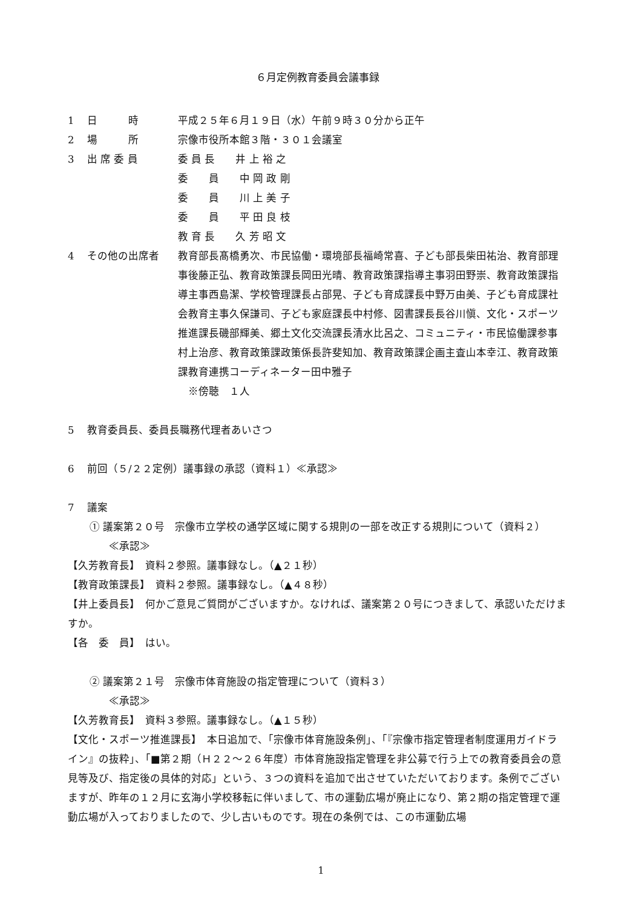６月定例教育委員会議事録
1 日　　　時 平成２５年６月１９日（水）午前９時３０分から正午
2 場　　　所 宗像市役所本館３階・３０１会議室
3 出 席 委 員 委 員 長　　井 上 裕 之
委　　員　　中 岡 政 剛
委　　員　　川 上 美 子
委　　員　　平 田 良 枝
教 育 長　　久 芳 昭 文
4 その他の出席者 教育部長髙橋勇次、市民協働・環境部長福崎常喜、子ども部長柴田祐治、教育部理事後藤正弘、教育政策課長岡田光晴、教育政策課指導主事羽田野崇、教育政策課指導主事西島潔、学校管理課長占部晃、子ども育成課長中野万由美、子ども育成課社会教育主事久保謙司、子ども家庭課長中村修、図書課長長谷川愼、文化・スポーツ推進課長磯部輝美、郷土文化交流課長清水比呂之、コミュニティ・市民協働課参事村上治彦、教育政策課政策係長許斐知加、教育政策課企画主査山本幸江、教育政策課教育連携コーディネーター田中雅子
　※傍聴　１人
5 教育委員長、委員長職務代理者あいさつ
6 前回（５/２２定例）議事録の承認（資料１）≪承認≫
7 議案
① 議案第２０号　宗像市立学校の通学区域に関する規則の一部を改正する規則について（資料２）
≪承認≫
【久芳教育長】　資料２参照。議事録なし。（▲２１秒）
【教育政策課長】　資料２参照。議事録なし。（▲４８秒）
【井上委員長】　何かご意見ご質問がございますか。なければ、議案第２０号につきまして、承認いただけますか。
【各　委　員】　はい。
② 議案第２１号　宗像市体育施設の指定管理について（資料３）
≪承認≫
【久芳教育長】　資料３参照。議事録なし。（▲１５秒）
【文化・スポーツ推進課長】　本日追加で、「宗像市体育施設条例」、「『宗像市指定管理者制度運用ガイドライン』の抜粋」、「■第２期（Ｈ２２～２６年度）市体育施設指定管理を非公募で行う上での教育委員会の意見等及び、指定後の具体的対応」という、３つの資料を追加で出させていただいております。条例でございますが、昨年の１２月に玄海小学校移転に伴いまして、市の運動広場が廃止になり、第２期の指定管理で運動広場が入っておりましたので、少し古いものです。現在の条例では、この市運動広場
1